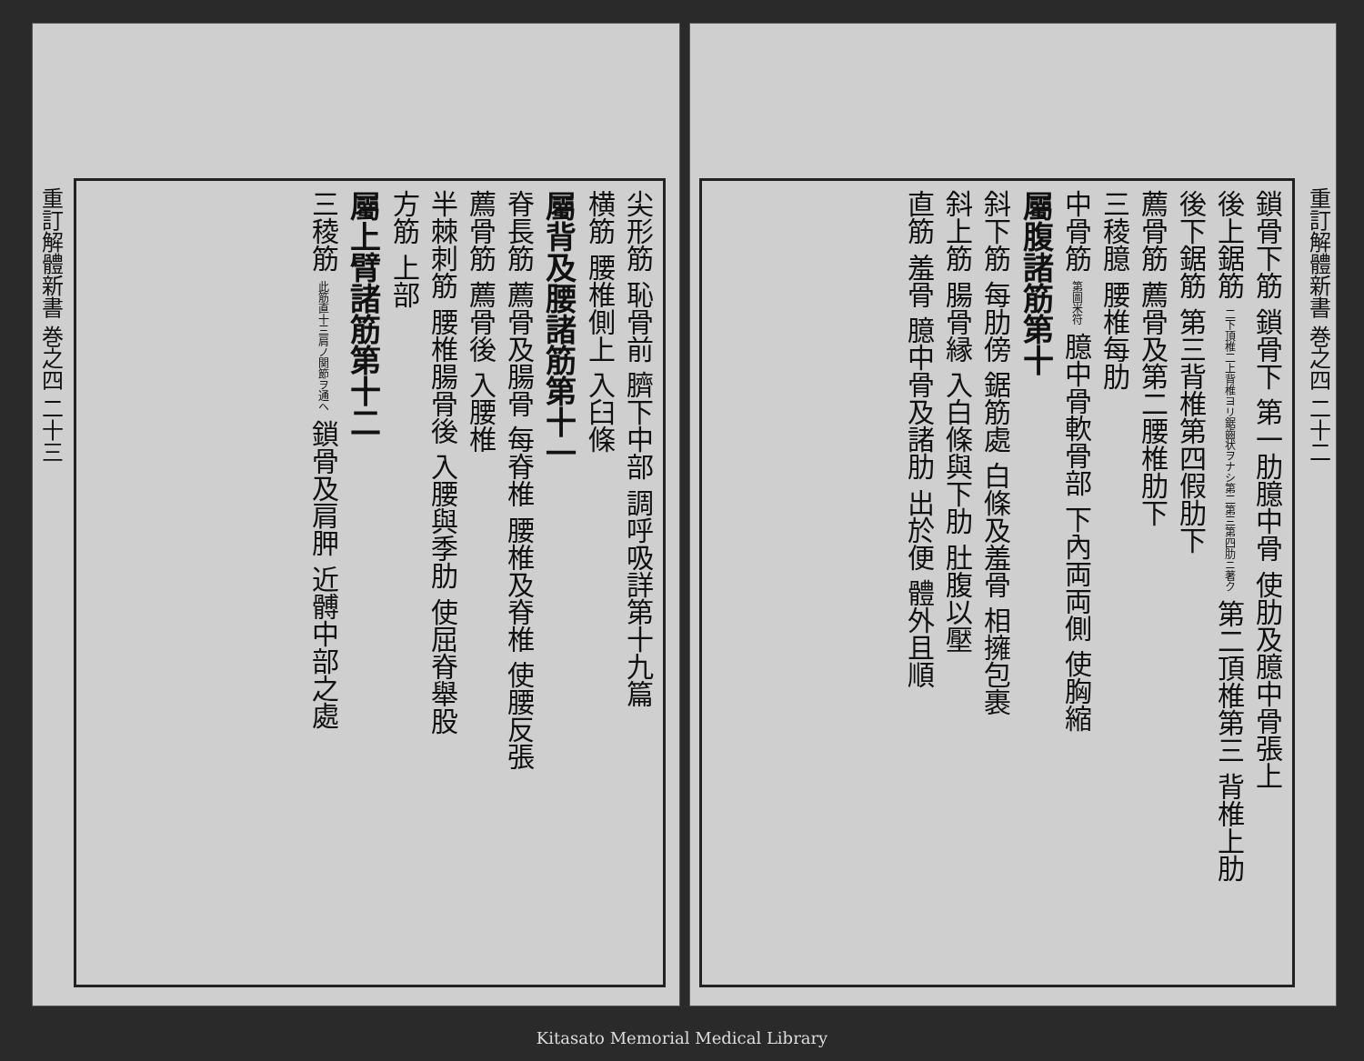重訂解體新書 巻之四 二十三
尖形筋 恥骨前 臍下中部 調呼吸詳第十九篇
横筋 腰椎側上 入臼條
屬背及腰諸筋第十一
脊長筋 薦骨及腸骨 每脊椎 腰椎及脊椎 使腰反張
薦骨筋 薦骨後 入腰椎
半棘刺筋 腰椎腸骨後 入腰與季肋 使屈脊舉股
方筋 上部
屬上臂諸筋第十二
三稜筋 此筋直十三肩ノ関節ヲ通ヘ 鎖骨及肩胛 近髆中部之處
重訂解體新書 巻之四 二十二
鎖骨下筋 鎖骨下 第一肋臆中骨 使肋及臆中骨張上
後上鋸筋 二下頂椎二上背椎ヨリ鋸齒状ヲナシ第二第三第四肋ニ著ク 第二頂椎第三 背椎上肋
後下鋸筋 第三背椎第四假肋下
薦骨筋 薦骨及第二腰椎肋下
三稜臆 腰椎每肋
中骨筋 第圖米符 臆中骨軟骨部 下內両両側 使胸縮
屬腹諸筋第十
斜下筋 每肋傍 鋸筋處 白條及羞骨 相擁包裹
斜上筋 腸骨縁 入白條與下肋 肚腹以壓
直筋 羞骨 臆中骨及諸肋 出於便 體外且順
Kitasato Memorial Medical Library